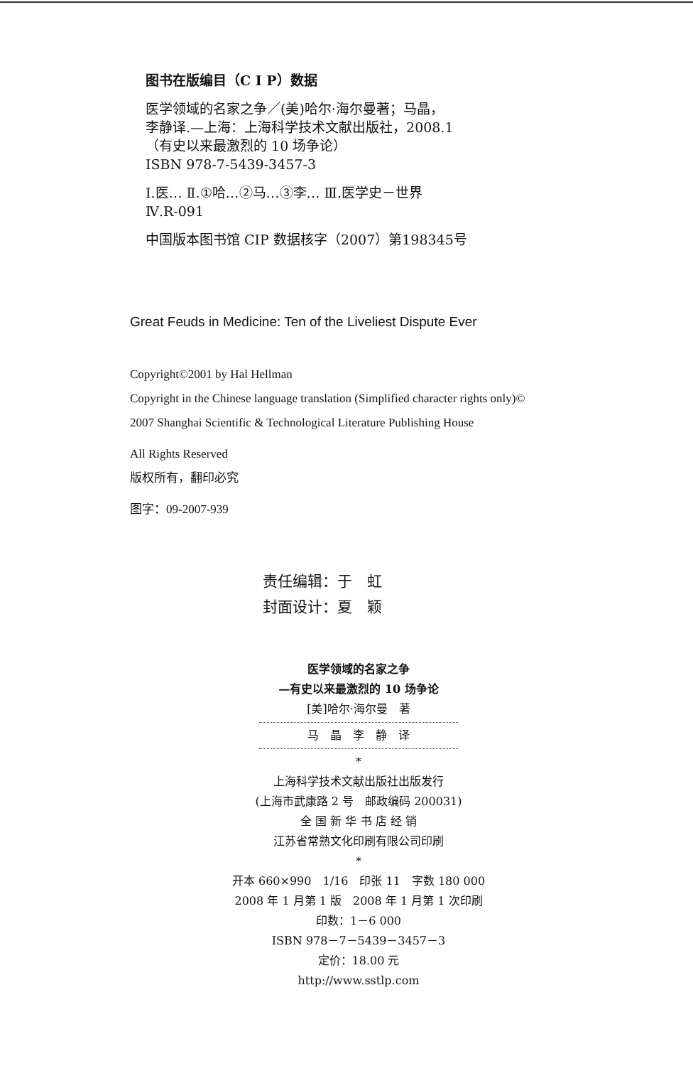图书在版编目（C I P）数据
医学领域的名家之争／(美)哈尔·海尔曼著；马晶，
李静译.—上海：上海科学技术文献出版社，2008.1
（有史以来最激烈的 10 场争论）
ISBN 978-7-5439-3457-3
Ⅰ.医… Ⅱ.①哈…②马…③李… Ⅲ.医学史－世界
Ⅳ.R-091
中国版本图书馆 CIP 数据核字（2007）第198345号
Great Feuds in Medicine: Ten of the Liveliest Dispute Ever
Copyright©2001 by Hal Hellman
Copyright in the Chinese language translation (Simplified character rights only)©
2007 Shanghai Scientific & Technological Literature Publishing House
All Rights Reserved
版权所有，翻印必究
图字：09-2007-939
责任编辑：于　虹
封面设计：夏　颖
医学领域的名家之争
—有史以来最激烈的 10 场争论
[美]哈尔·海尔曼　著
马　晶　李　静　译
*
上海科学技术文献出版社出版发行
(上海市武康路 2 号　邮政编码 200031)
全 国 新 华 书 店 经 销
江苏省常熟文化印刷有限公司印刷
*
开本 660×990　1/16　印张 11　字数 180 000
2008 年 1 月第 1 版　2008 年 1 月第 1 次印刷
印数：1－6 000
ISBN 978－7－5439－3457－3
定价：18.00 元
http://www.sstlp.com